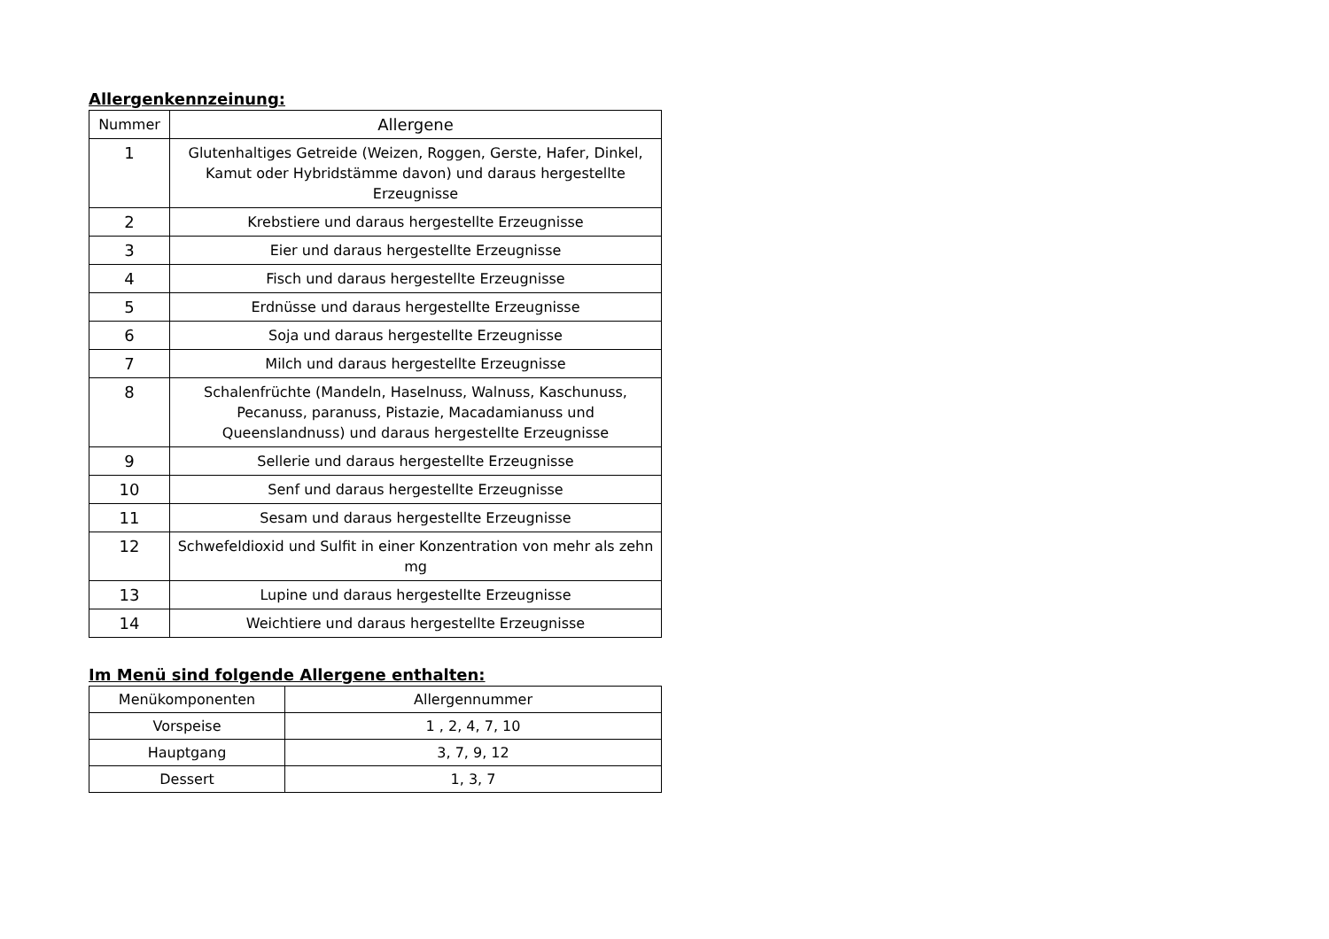Allergenkennzeinung:
| Nummer | Allergene |
| --- | --- |
| 1 | Glutenhaltiges Getreide (Weizen, Roggen, Gerste, Hafer, Dinkel, Kamut oder Hybridstämme davon) und daraus hergestellte Erzeugnisse |
| 2 | Krebstiere und daraus hergestellte Erzeugnisse |
| 3 | Eier und daraus hergestellte Erzeugnisse |
| 4 | Fisch und daraus hergestellte Erzeugnisse |
| 5 | Erdnüsse und daraus hergestellte Erzeugnisse |
| 6 | Soja und daraus hergestellte Erzeugnisse |
| 7 | Milch und daraus hergestellte Erzeugnisse |
| 8 | Schalenfrüchte (Mandeln, Haselnuss, Walnuss, Kaschunuss, Pecanuss, paranuss, Pistazie, Macadamianuss und Queenslandnuss) und daraus hergestellte Erzeugnisse |
| 9 | Sellerie und daraus hergestellte Erzeugnisse |
| 10 | Senf und daraus hergestellte Erzeugnisse |
| 11 | Sesam und daraus hergestellte Erzeugnisse |
| 12 | Schwefeldioxid und Sulfit in einer Konzentration von mehr als zehn mg |
| 13 | Lupine und daraus hergestellte Erzeugnisse |
| 14 | Weichtiere und daraus hergestellte Erzeugnisse |
Im Menü sind folgende Allergene enthalten:
| Menükomponenten | Allergennummer |
| --- | --- |
| Vorspeise | 1 , 2, 4, 7, 10 |
| Hauptgang | 3, 7, 9, 12 |
| Dessert | 1, 3, 7 |